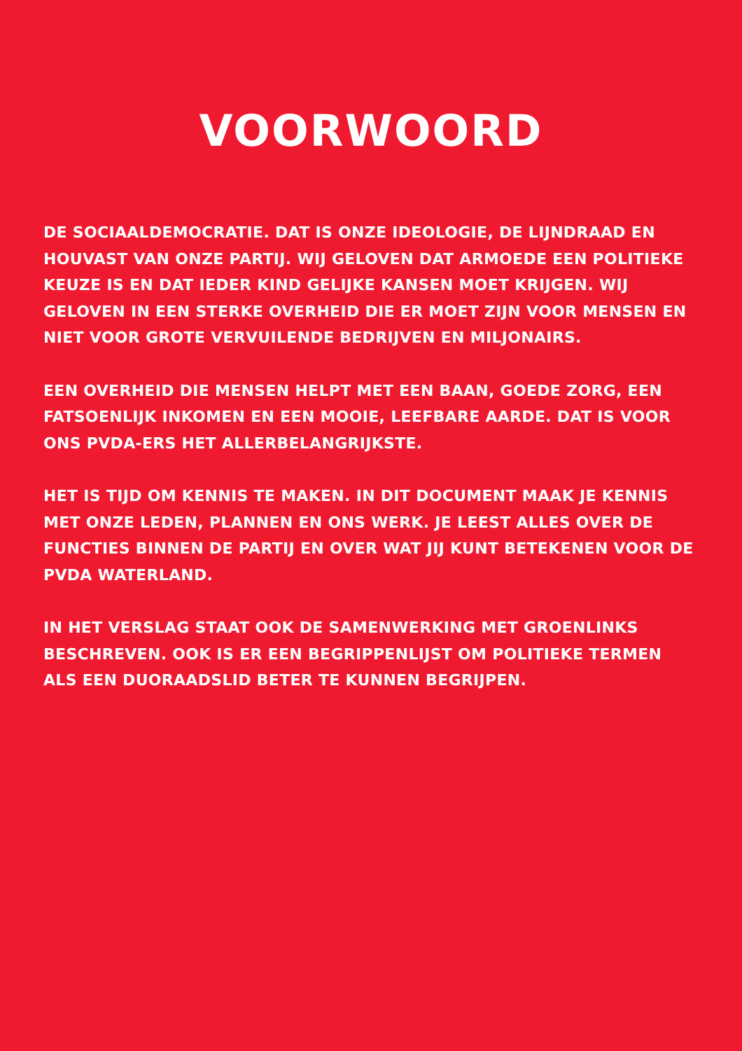VOORWOORD
DE SOCIAALDEMOCRATIE. DAT IS ONZE IDEOLOGIE, DE LIJNDRAAD EN HOUVAST VAN ONZE PARTIJ. WIJ GELOVEN DAT ARMOEDE EEN POLITIEKE KEUZE IS EN DAT IEDER KIND GELIJKE KANSEN MOET KRIJGEN. WIJ GELOVEN IN EEN STERKE OVERHEID DIE ER MOET ZIJN VOOR MENSEN EN NIET VOOR GROTE VERVUILENDE BEDRIJVEN EN MILJONAIRS.
EEN OVERHEID DIE MENSEN HELPT MET EEN BAAN, GOEDE ZORG, EEN FATSOENLIJK INKOMEN EN EEN MOOIE, LEEFBARE AARDE. DAT IS VOOR ONS PVDA-ERS HET ALLERBELANGRIJKSTE.
HET IS TIJD OM KENNIS TE MAKEN. IN DIT DOCUMENT MAAK JE KENNIS MET ONZE LEDEN, PLANNEN EN ONS WERK. JE LEEST ALLES OVER DE FUNCTIES BINNEN DE PARTIJ EN OVER WAT JIJ KUNT BETEKENEN VOOR DE PVDA WATERLAND.
IN HET VERSLAG STAAT OOK DE SAMENWERKING MET GROENLINKS BESCHREVEN. OOK IS ER EEN BEGRIPPENLIJST OM POLITIEKE TERMEN ALS EEN DUORAADSLID BETER TE KUNNEN BEGRIJPEN.